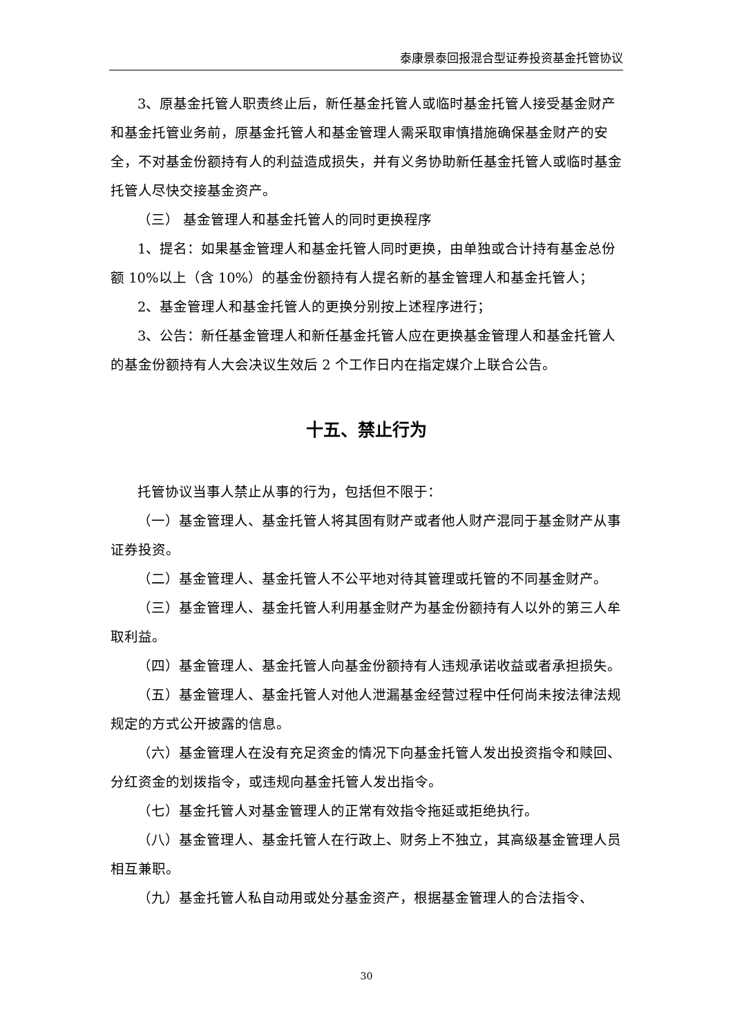泰康景泰回报混合型证券投资基金托管协议
3、原基金托管人职责终止后，新任基金托管人或临时基金托管人接受基金财产和基金托管业务前，原基金托管人和基金管理人需采取审慎措施确保基金财产的安全，不对基金份额持有人的利益造成损失，并有义务协助新任基金托管人或临时基金托管人尽快交接基金资产。
（三） 基金管理人和基金托管人的同时更换程序
1、提名：如果基金管理人和基金托管人同时更换，由单独或合计持有基金总份额 10%以上（含 10%）的基金份额持有人提名新的基金管理人和基金托管人；
2、基金管理人和基金托管人的更换分别按上述程序进行；
3、公告：新任基金管理人和新任基金托管人应在更换基金管理人和基金托管人的基金份额持有人大会决议生效后 2 个工作日内在指定媒介上联合公告。
十五、禁止行为
托管协议当事人禁止从事的行为，包括但不限于：
（一）基金管理人、基金托管人将其固有财产或者他人财产混同于基金财产从事证券投资。
（二）基金管理人、基金托管人不公平地对待其管理或托管的不同基金财产。
（三）基金管理人、基金托管人利用基金财产为基金份额持有人以外的第三人牟取利益。
（四）基金管理人、基金托管人向基金份额持有人违规承诺收益或者承担损失。
（五）基金管理人、基金托管人对他人泄漏基金经营过程中任何尚未按法律法规规定的方式公开披露的信息。
（六）基金管理人在没有充足资金的情况下向基金托管人发出投资指令和赎回、分红资金的划拨指令，或违规向基金托管人发出指令。
（七）基金托管人对基金管理人的正常有效指令拖延或拒绝执行。
（八）基金管理人、基金托管人在行政上、财务上不独立，其高级基金管理人员相互兼职。
（九）基金托管人私自动用或处分基金资产，根据基金管理人的合法指令、
30